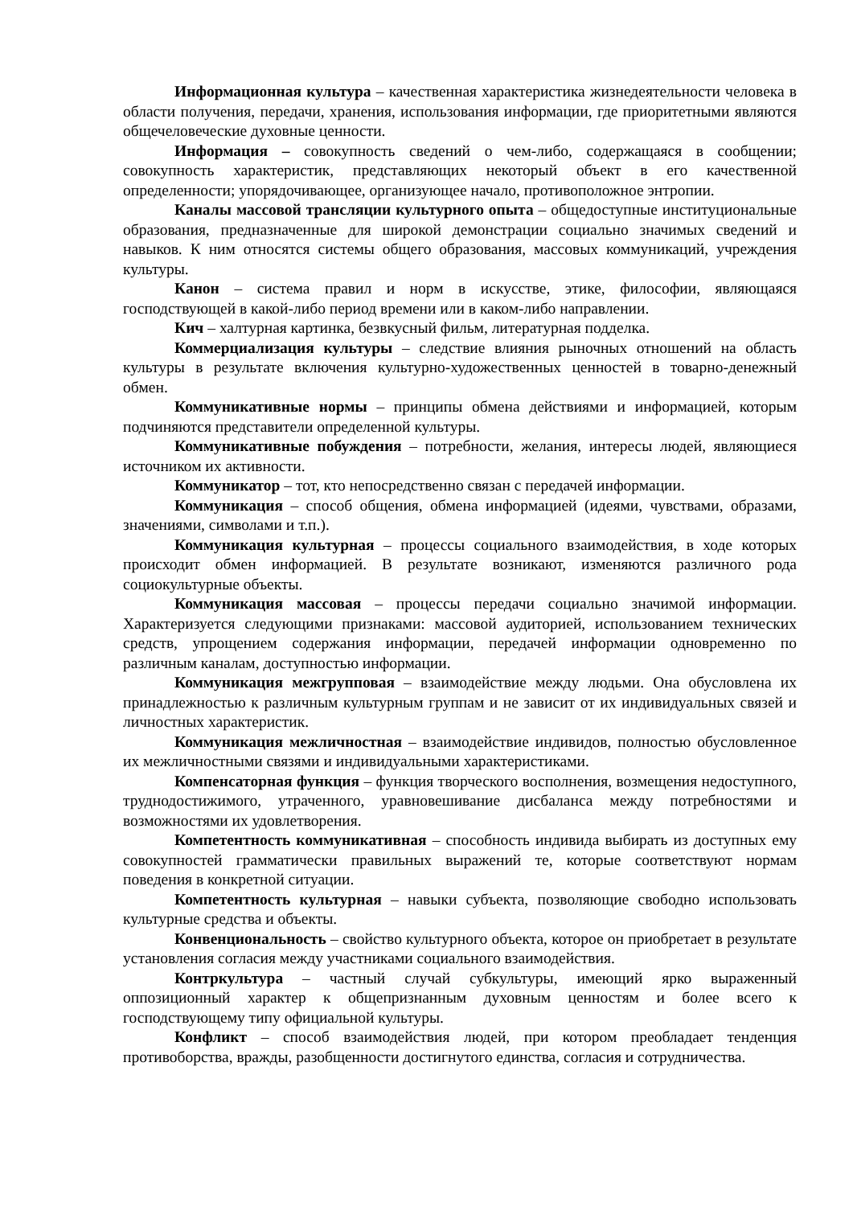Информационная культура – качественная характеристика жизнедеятельности человека в области получения, передачи, хранения, использования информации, где приоритетными являются общечеловеческие духовные ценности.
Информация – совокупность сведений о чем-либо, содержащаяся в сообщении; совокупность характеристик, представляющих некоторый объект в его качественной определенности; упорядочивающее, организующее начало, противоположное энтропии.
Каналы массовой трансляции культурного опыта – общедоступные институциональные образования, предназначенные для широкой демонстрации социально значимых сведений и навыков. К ним относятся системы общего образования, массовых коммуникаций, учреждения культуры.
Канон – система правил и норм в искусстве, этике, философии, являющаяся господствующей в какой-либо период времени или в каком-либо направлении.
Кич – халтурная картинка, безвкусный фильм, литературная подделка.
Коммерциализация культуры – следствие влияния рыночных отношений на область культуры в результате включения культурно-художественных ценностей в товарно-денежный обмен.
Коммуникативные нормы – принципы обмена действиями и информацией, которым подчиняются представители определенной культуры.
Коммуникативные побуждения – потребности, желания, интересы людей, являющиеся источником их активности.
Коммуникатор – тот, кто непосредственно связан с передачей информации.
Коммуникация – способ общения, обмена информацией (идеями, чувствами, образами, значениями, символами и т.п.).
Коммуникация культурная – процессы социального взаимодействия, в ходе которых происходит обмен информацией. В результате возникают, изменяются различного рода социокультурные объекты.
Коммуникация массовая – процессы передачи социально значимой информации. Характеризуется следующими признаками: массовой аудиторией, использованием технических средств, упрощением содержания информации, передачей информации одновременно по различным каналам, доступностью информации.
Коммуникация межгрупповая – взаимодействие между людьми. Она обусловлена их принадлежностью к различным культурным группам и не зависит от их индивидуальных связей и личностных характеристик.
Коммуникация межличностная – взаимодействие индивидов, полностью обусловленное их межличностными связями и индивидуальными характеристиками.
Компенсаторная функция – функция творческого восполнения, возмещения недоступного, труднодостижимого, утраченного, уравновешивание дисбаланса между потребностями и возможностями их удовлетворения.
Компетентность коммуникативная – способность индивида выбирать из доступных ему совокупностей грамматически правильных выражений те, которые соответствуют нормам поведения в конкретной ситуации.
Компетентность культурная – навыки субъекта, позволяющие свободно использовать культурные средства и объекты.
Конвенциональность – свойство культурного объекта, которое он приобретает в результате установления согласия между участниками социального взаимодействия.
Контркультура – частный случай субкультуры, имеющий ярко выраженный оппозиционный характер к общепризнанным духовным ценностям и более всего к господствующему типу официальной культуры.
Конфликт – способ взаимодействия людей, при котором преобладает тенденция противоборства, вражды, разобщенности достигнутого единства, согласия и сотрудничества.